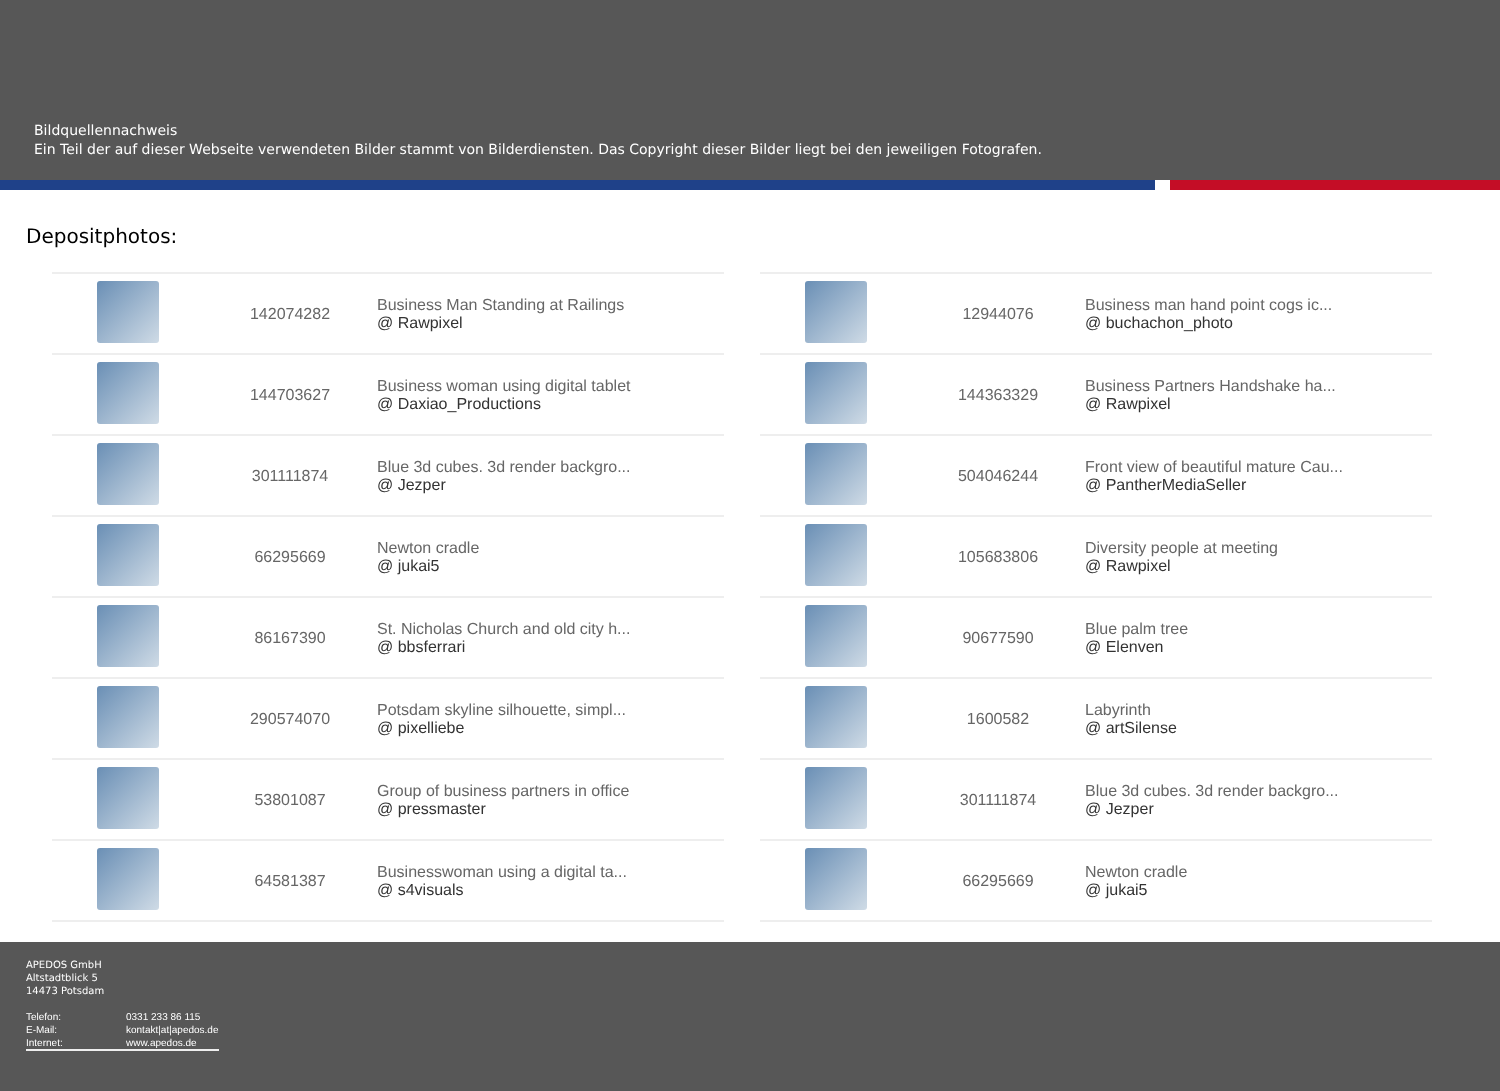Bildquellennachweis
Ein Teil der auf dieser Webseite verwendeten Bilder stammt von Bilderdiensten. Das Copyright dieser Bilder liegt bei den jeweiligen Fotografen.
Depositphotos:
| | 142074282 | Business Man Standing at Railings @ Rawpixel |
| | 144703627 | Business woman using digital tablet @ Daxiao_Productions |
| | 301111874 | Blue 3d cubes. 3d render backgro... @ Jezper |
| | 66295669 | Newton cradle @ jukai5 |
| | 86167390 | St. Nicholas Church and old city h... @ bbsferrari |
| | 290574070 | Potsdam skyline silhouette, simpl... @ pixelliebe |
| | 53801087 | Group of business partners in office @ pressmaster |
| | 64581387 | Businesswoman using a digital ta... @ s4visuals |
| | 12944076 | Business man hand point cogs ic... @ buchachon_photo |
| | 144363329 | Business Partners Handshake ha... @ Rawpixel |
| | 504046244 | Front view of beautiful mature Cau... @ PantherMediaSeller |
| | 105683806 | Diversity people at meeting @ Rawpixel |
| | 90677590 | Blue palm tree @ Elenven |
| | 1600582 | Labyrinth @ artSilense |
| | 301111874 | Blue 3d cubes. 3d render backgro... @ Jezper |
| | 66295669 | Newton cradle @ jukai5 |
APEDOS GmbH
Altstadtblick 5
14473 Potsdam
| Telefon: | 0331 233 86 115 |
| E-Mail: | kontakt/at/apedos.de |
| Internet: | www.apedos.de |